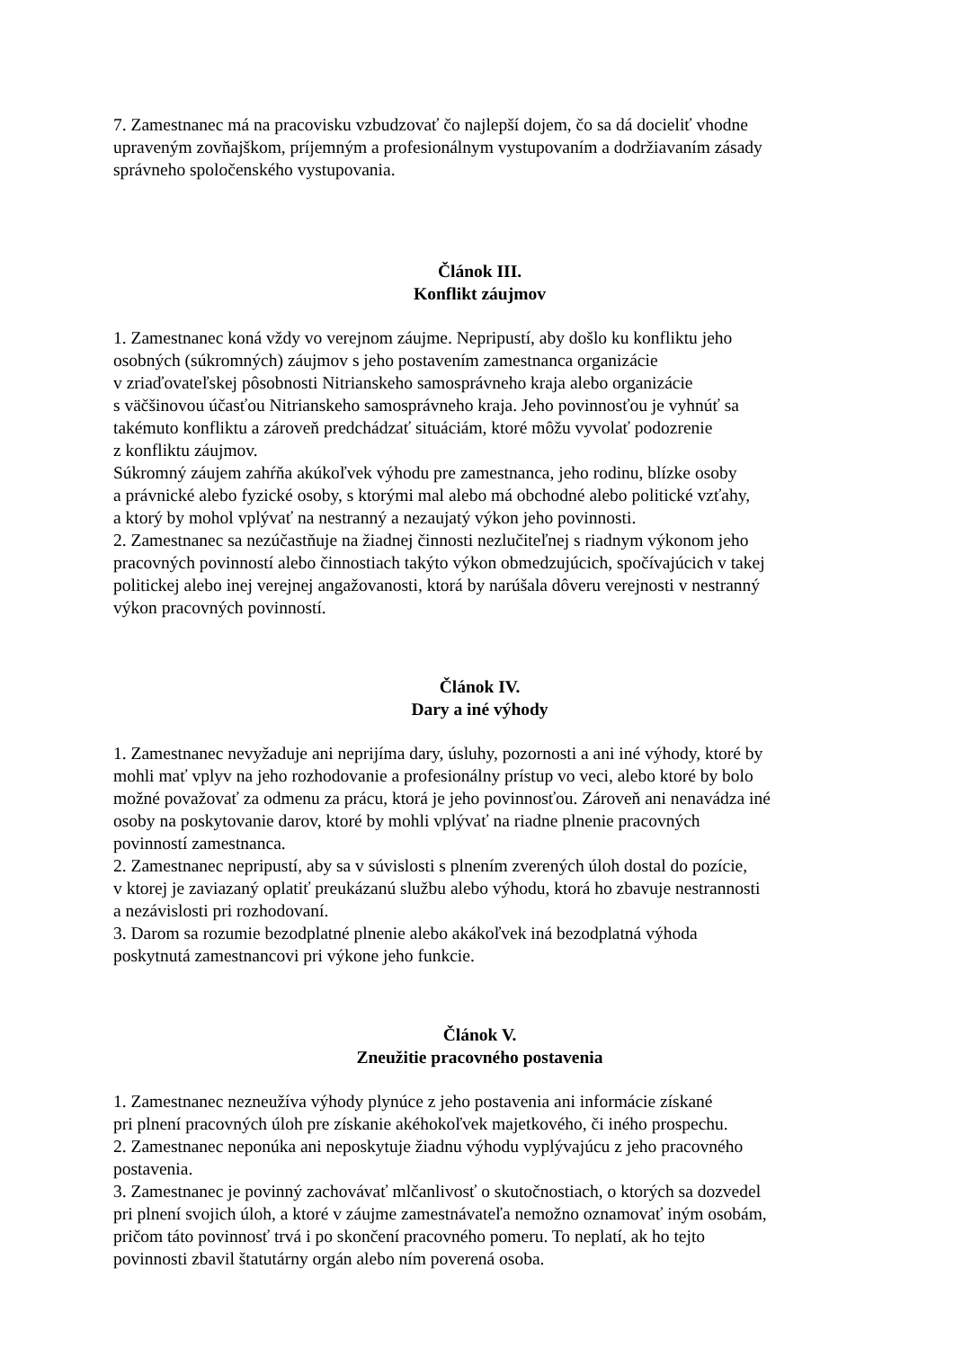7. Zamestnanec má na pracovisku vzbudzovať čo najlepší dojem, čo sa dá docieliť vhodne
upraveným zovňajškom, príjemným a profesionálnym vystupovaním a dodržiavaním zásady
správneho spoločenského vystupovania.
Článok III.
Konflikt záujmov
1. Zamestnanec koná vždy vo verejnom záujme. Nepripustí, aby došlo ku konfliktu jeho
osobných (súkromných) záujmov s jeho postavením zamestnanca organizácie
v zriaďovateľskej pôsobnosti Nitrianskeho samosprávneho kraja alebo organizácie
s väčšinovou účasťou Nitrianskeho samosprávneho kraja. Jeho povinnosťou je vyhnúť sa
takémuto konfliktu a zároveň predchádzať situáciám, ktoré môžu vyvolať podozrenie
z konfliktu záujmov.
Súkromný záujem zahŕňa akúkoľvek výhodu pre zamestnanca, jeho rodinu, blízke osoby
a právnické alebo fyzické osoby, s ktorými mal alebo má obchodné alebo politické vzťahy,
a ktorý by mohol vplývať na nestranný a nezaujatý výkon jeho povinnosti.
2. Zamestnanec sa nezúčastňuje na žiadnej činnosti nezlučiteľnej s riadnym výkonom jeho
pracovných povinností alebo činnostiach takýto výkon obmedzujúcich, spočívajúcich v takej
politickej alebo inej verejnej angažovanosti, ktorá by narúšala dôveru verejnosti v nestranný
výkon pracovných povinností.
Článok IV.
Dary a iné výhody
1. Zamestnanec nevyžaduje ani neprijíma dary, úsluhy, pozornosti a ani iné výhody, ktoré by
mohli mať vplyv na jeho rozhodovanie a profesionálny prístup vo veci, alebo ktoré by bolo
možné považovať za odmenu za prácu, ktorá je jeho povinnosťou. Zároveň ani nenavádza iné
osoby na poskytovanie darov, ktoré by mohli vplývať na riadne plnenie pracovných
povinností zamestnanca.
2. Zamestnanec nepripustí, aby sa v súvislosti s plnením zverených úloh dostal do pozície,
v ktorej je zaviazaný oplatiť preukázanú službu alebo výhodu, ktorá ho zbavuje nestrannosti
a nezávislosti pri rozhodovaní.
3. Darom sa rozumie bezodplatné plnenie alebo akákoľvek iná bezodplatná výhoda
poskytnutá zamestnancovi pri výkone jeho funkcie.
Článok V.
Zneužitie pracovného postavenia
1. Zamestnanec nezneužíva výhody plynúce z jeho postavenia ani informácie získané
pri plnení pracovných úloh pre získanie akéhokoľvek majetkového, či iného prospechu.
2. Zamestnanec neponúka ani neposkytuje žiadnu výhodu vyplývajúcu z jeho pracovného
postavenia.
3. Zamestnanec je povinný zachovávať mlčanlivosť o skutočnostiach, o ktorých sa dozvedel
pri plnení svojich úloh, a ktoré v záujme zamestnávateľa nemožno oznamovať iným osobám,
pričom táto povinnosť trvá i po skončení pracovného pomeru. To neplatí, ak ho tejto
povinnosti zbavil štatutárny orgán alebo ním poverená osoba.